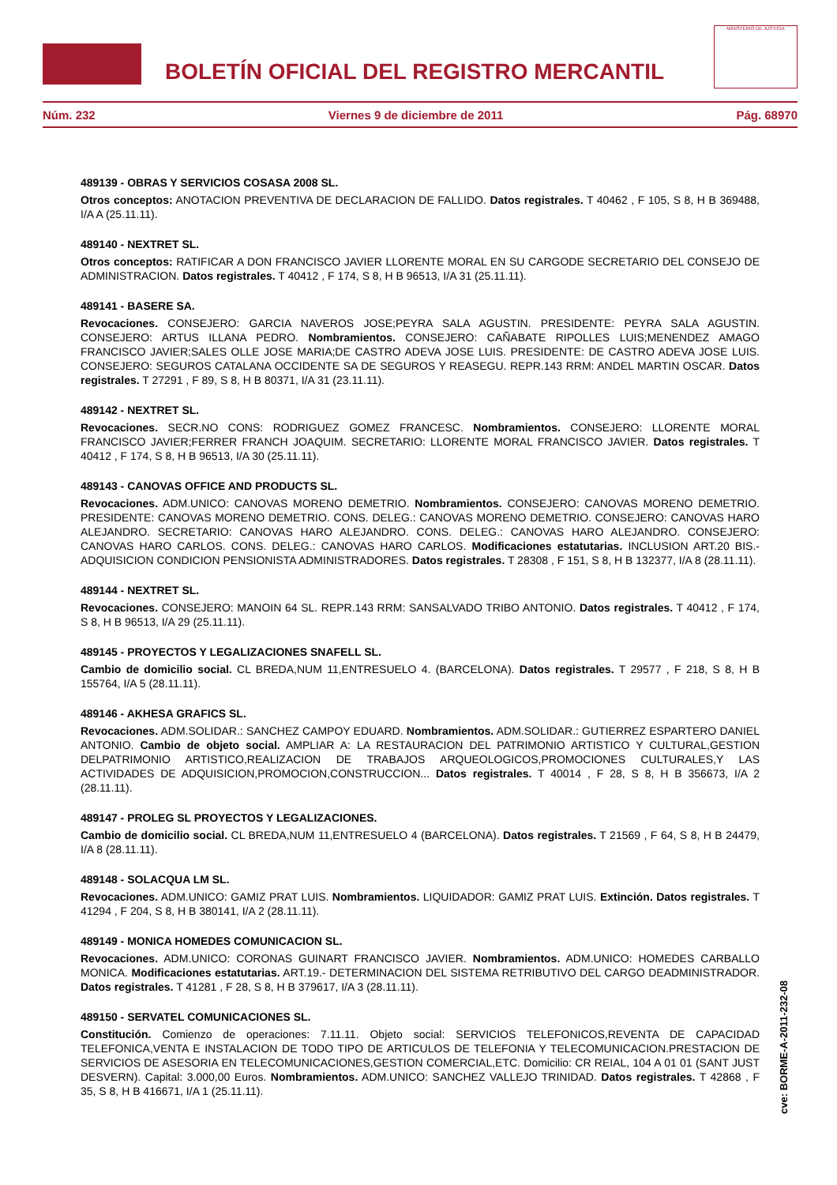BOLETÍN OFICIAL DEL REGISTRO MERCANTIL
MINISTERIO DE JUSTICIA
Núm. 232 Viernes 9 de diciembre de 2011 Pág. 68970
489139 - OBRAS Y SERVICIOS COSASA 2008 SL.
Otros conceptos: ANOTACION PREVENTIVA DE DECLARACION DE FALLIDO. Datos registrales. T 40462 , F 105, S 8, H B 369488, I/A A (25.11.11).
489140 - NEXTRET SL.
Otros conceptos: RATIFICAR A DON FRANCISCO JAVIER LLORENTE MORAL EN SU CARGODE SECRETARIO DEL CONSEJO DE ADMINISTRACION. Datos registrales. T 40412 , F 174, S 8, H B 96513, I/A 31 (25.11.11).
489141 - BASERE SA.
Revocaciones. CONSEJERO: GARCIA NAVEROS JOSE;PEYRA SALA AGUSTIN. PRESIDENTE: PEYRA SALA AGUSTIN. CONSEJERO: ARTUS ILLANA PEDRO. Nombramientos. CONSEJERO: CAÑABATE RIPOLLES LUIS;MENENDEZ AMAGO FRANCISCO JAVIER;SALES OLLE JOSE MARIA;DE CASTRO ADEVA JOSE LUIS. PRESIDENTE: DE CASTRO ADEVA JOSE LUIS. CONSEJERO: SEGUROS CATALANA OCCIDENTE SA DE SEGUROS Y REASEGU. REPR.143 RRM: ANDEL MARTIN OSCAR. Datos registrales. T 27291 , F 89, S 8, H B 80371, I/A 31 (23.11.11).
489142 - NEXTRET SL.
Revocaciones. SECR.NO CONS: RODRIGUEZ GOMEZ FRANCESC. Nombramientos. CONSEJERO: LLORENTE MORAL FRANCISCO JAVIER;FERRER FRANCH JOAQUIM. SECRETARIO: LLORENTE MORAL FRANCISCO JAVIER. Datos registrales. T 40412 , F 174, S 8, H B 96513, I/A 30 (25.11.11).
489143 - CANOVAS OFFICE AND PRODUCTS SL.
Revocaciones. ADM.UNICO: CANOVAS MORENO DEMETRIO. Nombramientos. CONSEJERO: CANOVAS MORENO DEMETRIO. PRESIDENTE: CANOVAS MORENO DEMETRIO. CONS. DELEG.: CANOVAS MORENO DEMETRIO. CONSEJERO: CANOVAS HARO ALEJANDRO. SECRETARIO: CANOVAS HARO ALEJANDRO. CONS. DELEG.: CANOVAS HARO ALEJANDRO. CONSEJERO: CANOVAS HARO CARLOS. CONS. DELEG.: CANOVAS HARO CARLOS. Modificaciones estatutarias. INCLUSION ART.20 BIS.- ADQUISICION CONDICION PENSIONISTA ADMINISTRADORES. Datos registrales. T 28308 , F 151, S 8, H B 132377, I/A 8 (28.11.11).
489144 - NEXTRET SL.
Revocaciones. CONSEJERO: MANOIN 64 SL. REPR.143 RRM: SANSALVADO TRIBO ANTONIO. Datos registrales. T 40412 , F 174, S 8, H B 96513, I/A 29 (25.11.11).
489145 - PROYECTOS Y LEGALIZACIONES SNAFELL SL.
Cambio de domicilio social. CL BREDA,NUM 11,ENTRESUELO 4. (BARCELONA). Datos registrales. T 29577 , F 218, S 8, H B 155764, I/A 5 (28.11.11).
489146 - AKHESA GRAFICS SL.
Revocaciones. ADM.SOLIDAR.: SANCHEZ CAMPOY EDUARD. Nombramientos. ADM.SOLIDAR.: GUTIERREZ ESPARTERO DANIEL ANTONIO. Cambio de objeto social. AMPLIAR A: LA RESTAURACION DEL PATRIMONIO ARTISTICO Y CULTURAL,GESTION DELPATRIMONIO ARTISTICO,REALIZACION DE TRABAJOS ARQUEOLOGICOS,PROMOCIONES CULTURALES,Y LAS ACTIVIDADES DE ADQUISICION,PROMOCION,CONSTRUCCION... Datos registrales. T 40014 , F 28, S 8, H B 356673, I/A 2 (28.11.11).
489147 - PROLEG SL PROYECTOS Y LEGALIZACIONES.
Cambio de domicilio social. CL BREDA,NUM 11,ENTRESUELO 4 (BARCELONA). Datos registrales. T 21569 , F 64, S 8, H B 24479, I/A 8 (28.11.11).
489148 - SOLACQUA LM SL.
Revocaciones. ADM.UNICO: GAMIZ PRAT LUIS. Nombramientos. LIQUIDADOR: GAMIZ PRAT LUIS. Extinción. Datos registrales. T 41294 , F 204, S 8, H B 380141, I/A 2 (28.11.11).
489149 - MONICA HOMEDES COMUNICACION SL.
Revocaciones. ADM.UNICO: CORONAS GUINART FRANCISCO JAVIER. Nombramientos. ADM.UNICO: HOMEDES CARBALLO MONICA. Modificaciones estatutarias. ART.19.- DETERMINACION DEL SISTEMA RETRIBUTIVO DEL CARGO DEADMINISTRADOR. Datos registrales. T 41281 , F 28, S 8, H B 379617, I/A 3 (28.11.11).
489150 - SERVATEL COMUNICACIONES SL.
Constitución. Comienzo de operaciones: 7.11.11. Objeto social: SERVICIOS TELEFONICOS,REVENTA DE CAPACIDAD TELEFONICA,VENTA E INSTALACION DE TODO TIPO DE ARTICULOS DE TELEFONIA Y TELECOMUNICACION.PRESTACION DE SERVICIOS DE ASESORIA EN TELECOMUNICACIONES,GESTION COMERCIAL,ETC. Domicilio: CR REIAL, 104 A 01 01 (SANT JUST DESVERN). Capital: 3.000,00 Euros. Nombramientos. ADM.UNICO: SANCHEZ VALLEJO TRINIDAD. Datos registrales. T 42868 , F 35, S 8, H B 416671, I/A 1 (25.11.11).
cve: BORME-A-2011-232-08